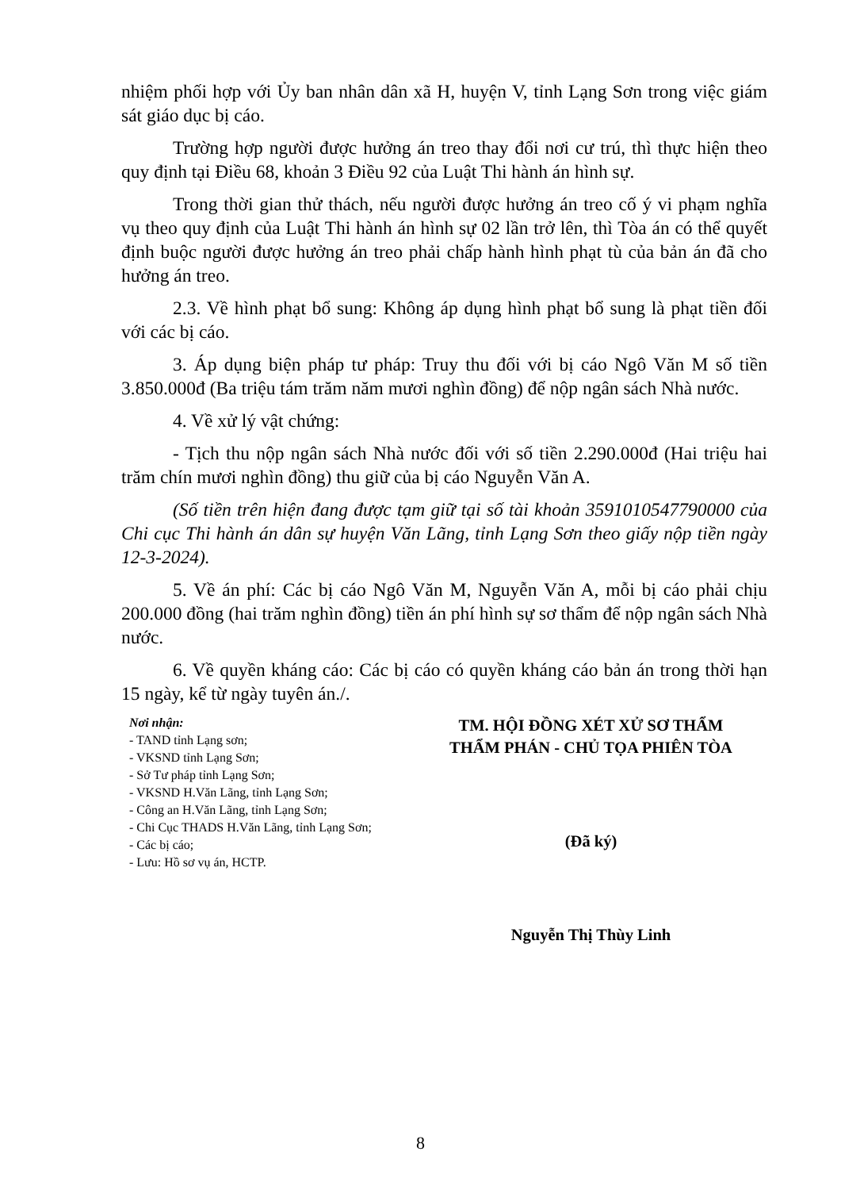nhiệm phối hợp với Ủy ban nhân dân xã H, huyện V, tỉnh Lạng Sơn trong việc giám sát giáo dục bị cáo.
Trường hợp người được hưởng án treo thay đổi nơi cư trú, thì thực hiện theo quy định tại Điều 68, khoản 3 Điều 92 của Luật Thi hành án hình sự.
Trong thời gian thử thách, nếu người được hưởng án treo cố ý vi phạm nghĩa vụ theo quy định của Luật Thi hành án hình sự 02 lần trở lên, thì Tòa án có thể quyết định buộc người được hưởng án treo phải chấp hành hình phạt tù của bản án đã cho hưởng án treo.
2.3. Về hình phạt bổ sung: Không áp dụng hình phạt bổ sung là phạt tiền đối với các bị cáo.
3. Áp dụng biện pháp tư pháp: Truy thu đối với bị cáo Ngô Văn M số tiền 3.850.000đ (Ba triệu tám trăm năm mươi nghìn đồng) để nộp ngân sách Nhà nước.
4. Về xử lý vật chứng:
- Tịch thu nộp ngân sách Nhà nước đối với số tiền 2.290.000đ (Hai triệu hai trăm chín mươi nghìn đồng) thu giữ của bị cáo Nguyễn Văn A.
(Số tiền trên hiện đang được tạm giữ tại số tài khoản 3591010547790000 của Chi cục Thi hành án dân sự huyện Văn Lãng, tỉnh Lạng Sơn theo giấy nộp tiền ngày 12-3-2024).
5. Về án phí: Các bị cáo Ngô Văn M, Nguyễn Văn A, mỗi bị cáo phải chịu 200.000 đồng (hai trăm nghìn đồng) tiền án phí hình sự sơ thẩm để nộp ngân sách Nhà nước.
6. Về quyền kháng cáo: Các bị cáo có quyền kháng cáo bản án trong thời hạn 15 ngày, kể từ ngày tuyên án./.
Nơi nhận:
- TAND tỉnh Lạng sơn;
- VKSND tỉnh Lạng Sơn;
- Sở Tư pháp tỉnh Lạng Sơn;
- VKSND H.Văn Lãng, tỉnh Lạng Sơn;
- Công an H.Văn Lãng, tỉnh Lạng Sơn;
- Chi Cục THADS H.Văn Lãng, tỉnh Lạng Sơn;
- Các bị cáo;
- Lưu: Hồ sơ vụ án, HCTP.
TM. HỘI ĐỒNG XÉT XỬ SƠ THẨM
THẨM PHÁN - CHỦ TỌA PHIÊN TÒA
(Đã ký)
Nguyễn Thị Thùy Linh
8